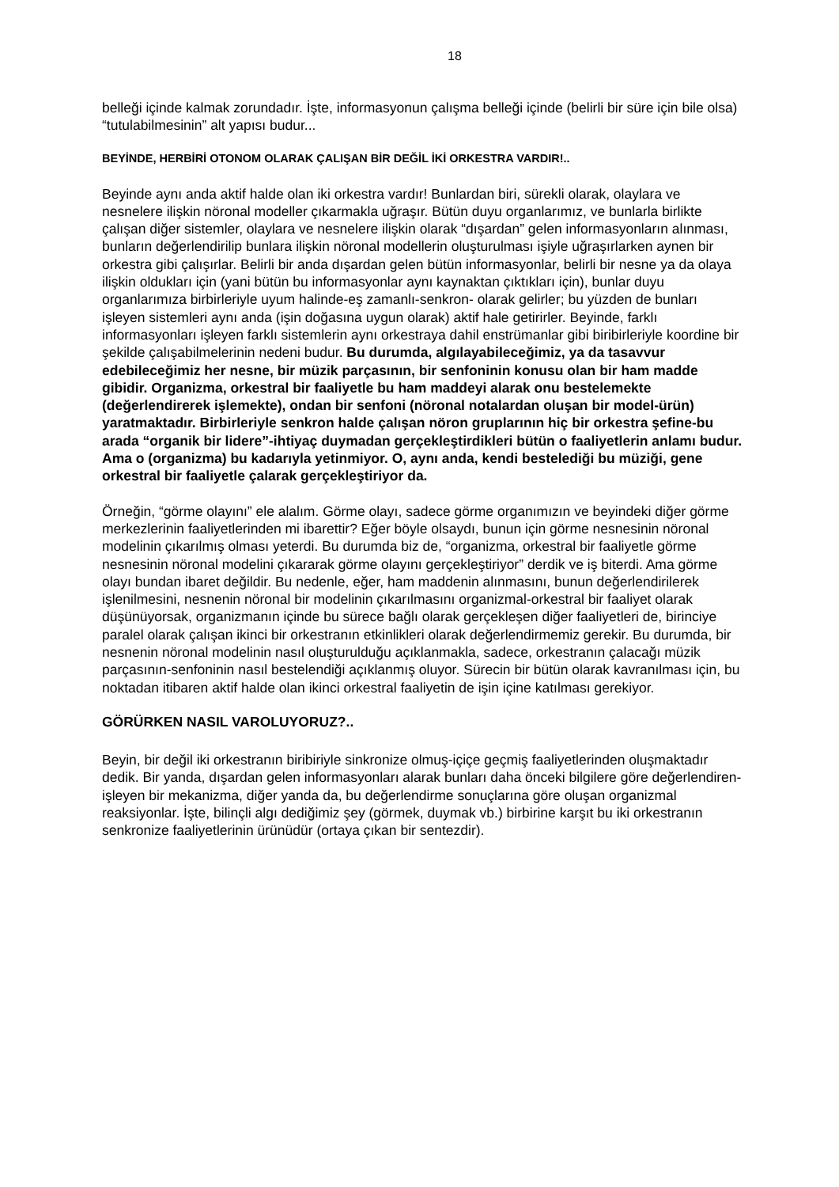18
belleği içinde kalmak zorundadır. İşte, informasyonun çalışma belleği içinde (belirli bir süre için bile olsa) “tutulabilmesinin” alt yapısı budur...
BEYİNDE, HERBİRİ OTONOM OLARAK ÇALIŞAN BİR DEĞİL İKİ ORKESTRA VARDIR!..
Beyinde aynı anda aktif halde olan iki orkestra vardır! Bunlardan biri, sürekli olarak, olaylara ve nesnelere ilişkin nöronal modeller çıkarmakla uğraşır. Bütün duyu organlarımız, ve bunlarla birlikte çalışan diğer sistemler, olaylara ve nesnelere ilişkin olarak “dışardan” gelen informasyonların alınması, bunların değerlendirilip bunlara ilişkin nöronal modellerin oluşturulması işiyle uğraşırlarken aynen bir orkestra gibi çalışırlar. Belirli bir anda dışardan gelen bütün informasyonlar, belirli bir nesne ya da olaya ilişkin oldukları için (yani bütün bu informasyonlar aynı kaynaktan çıktıkları için), bunlar duyu organlarımıza birbirleriyle uyum halinde-eş zamanlı-senkron- olarak gelirler; bu yüzden de bunları işleyen sistemleri aynı anda (işin doğasına uygun olarak) aktif hale getirirler. Beyinde, farklı informasyonları işleyen farklı sistemlerin aynı orkestraya dahil enstrümanlar gibi biribirleriyle koordine bir şekilde çalışabilmelerinin nedeni budur. Bu durumda, algılayabileceğimiz, ya da tasavvur edebileceğimiz her nesne, bir müzik parçasının, bir senfoninin konusu olan bir ham madde gibidir. Organizma, orkestral bir faaliyetle bu ham maddeyi alarak onu bestelemekte (değerlendirerek işlemekte), ondan bir senfoni (nöronal notalardan oluşan bir model-ürün) yaratmaktadır. Birbirleriyle senkron halde çalışan nöron gruplarının hiç bir orkestra şefine-bu arada “organik bir lidere”-ihtiyaç duymadan gerçekleştirdikleri bütün o faaliyetlerin anlamı budur. Ama o (organizma) bu kadarıyla yetinmiyor. O, aynı anda, kendi bestelediği bu müziği, gene orkestral bir faaliyetle çalarak gerçekleştiriyor da.
Örneğin, “görme olayını” ele alalım. Görme olayı, sadece görme organımızın ve beyindeki diğer görme merkezlerinin faaliyetlerinden mi ibarettir? Eğer böyle olsaydı, bunun için görme nesnesinin nöronal modelinin çıkarılmış olması yeterdi. Bu durumda biz de, “organizma, orkestral bir faaliyetle görme nesnesinin nöronal modelini çıkararak görme olayını gerçekleştiriyor” derdik ve iş biterdi. Ama görme olayı bundan ibaret değildir. Bu nedenle, eğer, ham maddenin alınmasını, bunun değerlendirilerek işlenilmesini, nesnenin nöronal bir modelinin çıkarılmasını organizmal-orkestral bir faaliyet olarak düşünüyorsak, organizmanın içinde bu sürece bağlı olarak gerçekleşen diğer faaliyetleri de, birinciye paralel olarak çalışan ikinci bir orkestranın etkinlikleri olarak değerlendirmemiz gerekir. Bu durumda, bir nesnenin nöronal modelinin nasıl oluşturulduğu açıklanmakla, sadece, orkestranın çalacağı müzik parçasının-senfoninin nasıl bestelendiği açıklanmış oluyor. Sürecin bir bütün olarak kavranılması için, bu noktadan itibaren aktif halde olan ikinci orkestral faaliyetin de işin içine katılması gerekiyor.
GÖRÜRKEN NASIL VAROLUYORUZ?..
Beyin, bir değil iki orkestranın biribiriyle sinkronize olmuş-içiçe geçmiş faaliyetlerinden oluşmaktadır dedik. Bir yanda, dışardan gelen informasyonları alarak bunları daha önceki bilgilere göre değerlendiren-işleyen bir mekanizma, diğer yanda da, bu değerlendirme sonuçlarına göre oluşan organizmal reaksiyonlar. İşte, bilinçli algı dediğimiz şey (görmek, duymak vb.) birbirine karşıt bu iki orkestranın senkronize faaliyetlerinin ürünüdür (ortaya çıkan bir sentezdir).